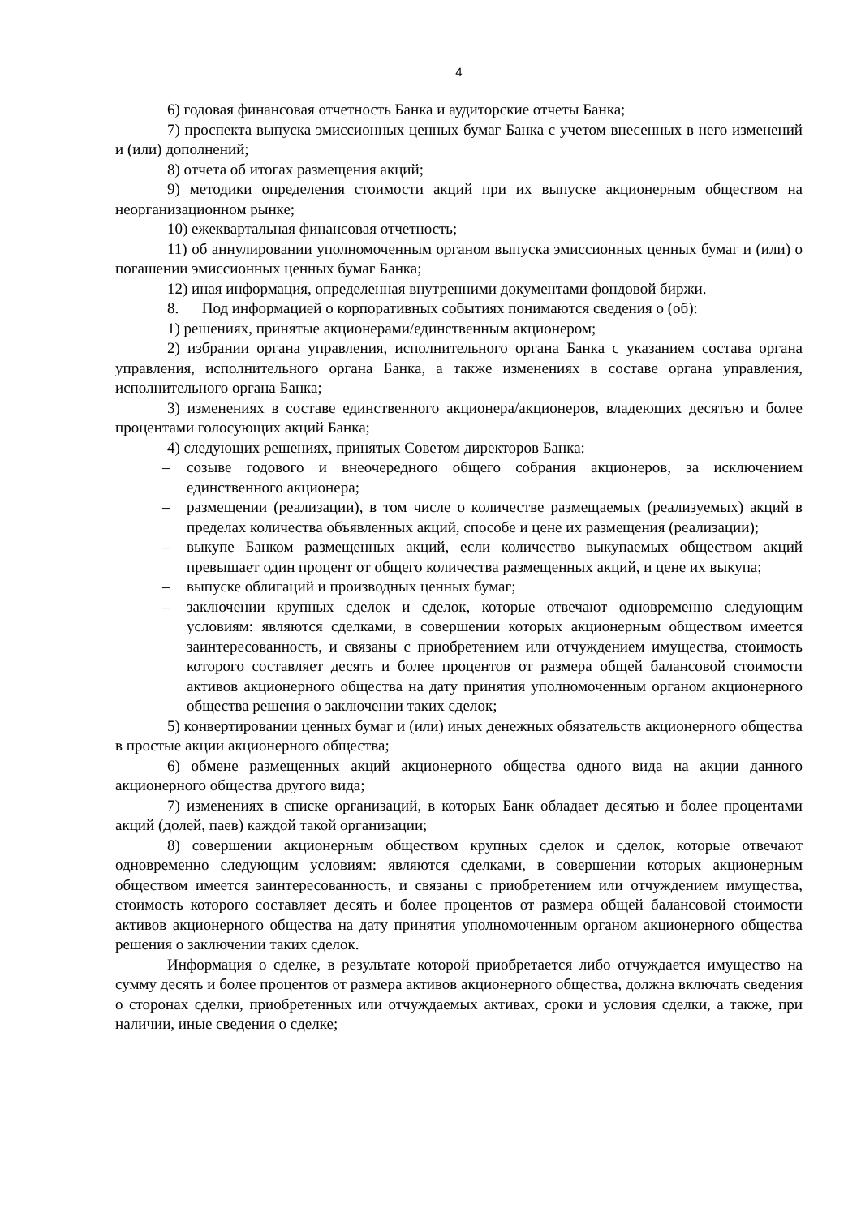4
6) годовая финансовая отчетность Банка и аудиторские отчеты Банка;
7) проспекта выпуска эмиссионных ценных бумаг Банка с учетом внесенных в него изменений и (или) дополнений;
8) отчета об итогах размещения акций;
9) методики определения стоимости акций при их выпуске акционерным обществом на неорганизационном рынке;
10) ежеквартальная финансовая отчетность;
11) об аннулировании уполномоченным органом выпуска эмиссионных ценных бумаг и (или) о погашении эмиссионных ценных бумаг Банка;
12) иная информация, определенная внутренними документами фондовой биржи.
8. Под информацией о корпоративных событиях понимаются сведения о (об):
1) решениях, принятые акционерами/единственным акционером;
2) избрании органа управления, исполнительного органа Банка с указанием состава органа управления, исполнительного органа Банка, а также изменениях в составе органа управления, исполнительного органа Банка;
3) изменениях в составе единственного акционера/акционеров, владеющих десятью и более процентами голосующих акций Банка;
4) следующих решениях, принятых Советом директоров Банка:
– созыве годового и внеочередного общего собрания акционеров, за исключением единственного акционера;
– размещении (реализации), в том числе о количестве размещаемых (реализуемых) акций в пределах количества объявленных акций, способе и цене их размещения (реализации);
– выкупе Банком размещенных акций, если количество выкупаемых обществом акций превышает один процент от общего количества размещенных акций, и цене их выкупа;
– выпуске облигаций и производных ценных бумаг;
– заключении крупных сделок и сделок, которые отвечают одновременно следующим условиям: являются сделками, в совершении которых акционерным обществом имеется заинтересованность, и связаны с приобретением или отчуждением имущества, стоимость которого составляет десять и более процентов от размера общей балансовой стоимости активов акционерного общества на дату принятия уполномоченным органом акционерного общества решения о заключении таких сделок;
5) конвертировании ценных бумаг и (или) иных денежных обязательств акционерного общества в простые акции акционерного общества;
6) обмене размещенных акций акционерного общества одного вида на акции данного акционерного общества другого вида;
7) изменениях в списке организаций, в которых Банк обладает десятью и более процентами акций (долей, паев) каждой такой организации;
8) совершении акционерным обществом крупных сделок и сделок, которые отвечают одновременно следующим условиям: являются сделками, в совершении которых акционерным обществом имеется заинтересованность, и связаны с приобретением или отчуждением имущества, стоимость которого составляет десять и более процентов от размера общей балансовой стоимости активов акционерного общества на дату принятия уполномоченным органом акционерного общества решения о заключении таких сделок.
Информация о сделке, в результате которой приобретается либо отчуждается имущество на сумму десять и более процентов от размера активов акционерного общества, должна включать сведения о сторонах сделки, приобретенных или отчуждаемых активах, сроки и условия сделки, а также, при наличии, иные сведения о сделке;